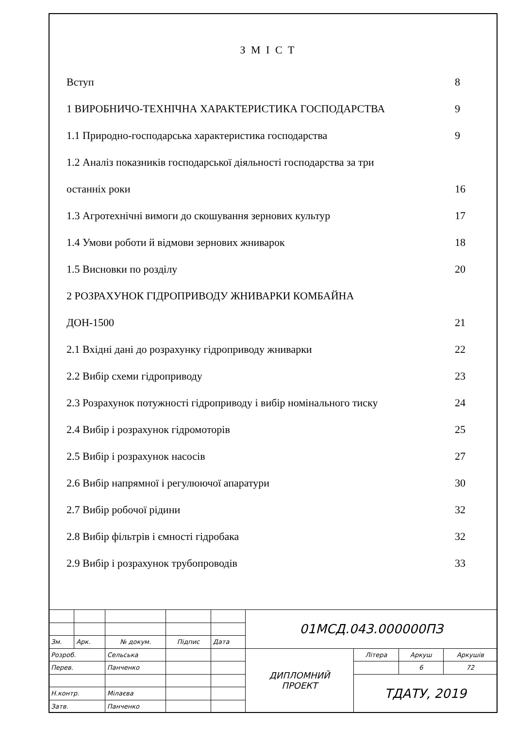З М І С Т
Вступ 8
1 ВИРОБНИЧО-ТЕХНІЧНА ХАРАКТЕРИСТИКА ГОСПОДАРСТВА 9
1.1 Природно-господарська характеристика господарства 9
1.2 Аналіз показників господарської діяльності господарства за три
останніх роки 16
1.3 Агротехнічні вимоги до скошування зернових культур 17
1.4 Умови роботи й відмови зернових жниварок 18
1.5 Висновки по розділу 20
2 РОЗРАХУНОК ГІДРОПРИВОДУ ЖНИВАРКИ КОМБАЙНА
ДОН-1500 21
2.1 Вхідні дані до розрахунку гідроприводу жниварки 22
2.2 Вибір схеми гідроприводу 23
2.3 Розрахунок потужності гідроприводу і вибір номінального тиску 24
2.4 Вибір і розрахунок гідромоторів 25
2.5 Вибір і розрахунок насосів 27
2.6 Вибір напрямної і регулюючої апаратури 30
2.7 Вибір робочої рідини 32
2.8 Вибір фільтрів і ємності гідробака 32
2.9 Вибір і розрахунок трубопроводів 33
| | | | | | 01МСД.043.000000ПЗ | | | |
| Зм. | Арк. | № докум. | Підпис | Дата | | | | |
| Розроб. | | Сельська | | | ДИПЛОМНИЙ ПРОЕКТ | Літера | Аркуш | Аркушів |
| Перев. | | Панченко | | | | | 6 | 72 |
| | | | | | | ТДАТУ, 2019 | | |
| Н.контр. | | Мілаєва | | | | | | |
| Затв. | | Панченко | | | | | | |